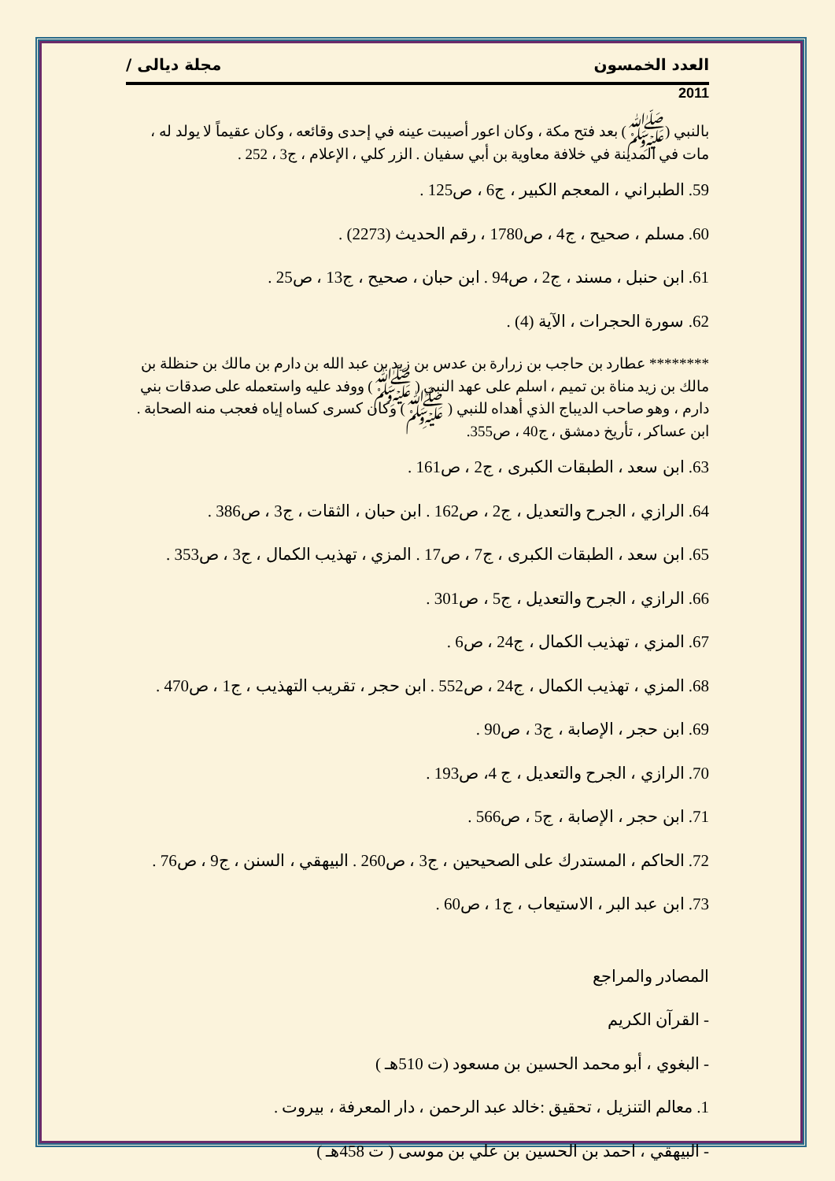العدد الخمسون مجلة ديالى /
2011
بالنبي (ﷺ) بعد فتح مكة ، وكان اعور أصيبت عينه في إحدى وقائعه ، وكان عقيماً لا يولد له ، مات في المدينة في خلافة معاوية بن أبي سفيان . الزر كلي ، الإعلام ، ج3 ، 252 .
59. الطبراني ، المعجم الكبير ، ج6 ، ص125 .
60. مسلم ، صحيح ، ج4 ، ص1780 ، رقم الحديث (2273) .
61. ابن حنبل ، مسند ، ج2 ، ص94 . ابن حبان ، صحيح ، ج13 ، ص25 .
62. سورة الحجرات ، الآية (4) .
******** عطارد بن حاجب بن زرارة بن عدس بن زيد بن عبد الله بن دارم بن مالك بن حنظلة بن مالك بن زيد مناة بن تميم ، اسلم على عهد النبي ( ﷺ) ووفد عليه واستعمله على صدقات بني دارم ، وهو صاحب الديباج الذي أهداه للنبي ( ﷺ) وكان كسرى كساه إياه فعجب منه الصحابة . ابن عساكر ، تأريخ دمشق ، ج40 ، ص355.
63. ابن سعد ، الطبقات الكبرى ، ج2 ، ص161 .
64. الرازي ، الجرح والتعديل ، ج2 ، ص162 . ابن حبان ، الثقات ، ج3 ، ص386 .
65. ابن سعد ، الطبقات الكبرى ، ج7 ، ص17 . المزي ، تهذيب الكمال ، ج3 ، ص353 .
66. الرازي ، الجرح والتعديل ، ج5 ، ص301 .
67. المزي ، تهذيب الكمال ، ج24 ، ص6 .
68. المزي ، تهذيب الكمال ، ج24 ، ص552 . ابن حجر ، تقريب التهذيب ، ج1 ، ص470 .
69. ابن حجر ، الإصابة ، ج3 ، ص90 .
70. الرازي ، الجرح والتعديل ، ج 4، ص193 .
71. ابن حجر ، الإصابة ، ج5 ، ص566 .
72. الحاكم ، المستدرك على الصحيحين ، ج3 ، ص260 . البيهقي ، السنن ، ج9 ، ص76 .
73. ابن عبد البر ، الاستيعاب ، ج1 ، ص60 .
المصادر والمراجع
- القرآن الكريم
- البغوي ، أبو محمد الحسين بن مسعود (ت 510هـ )
1. معالم التنزيل ، تحقيق :خالد عبد الرحمن ، دار المعرفة ، بيروت .
- البيهقي ، احمد بن الحسين بن علي بن موسى ( ت 458هـ )